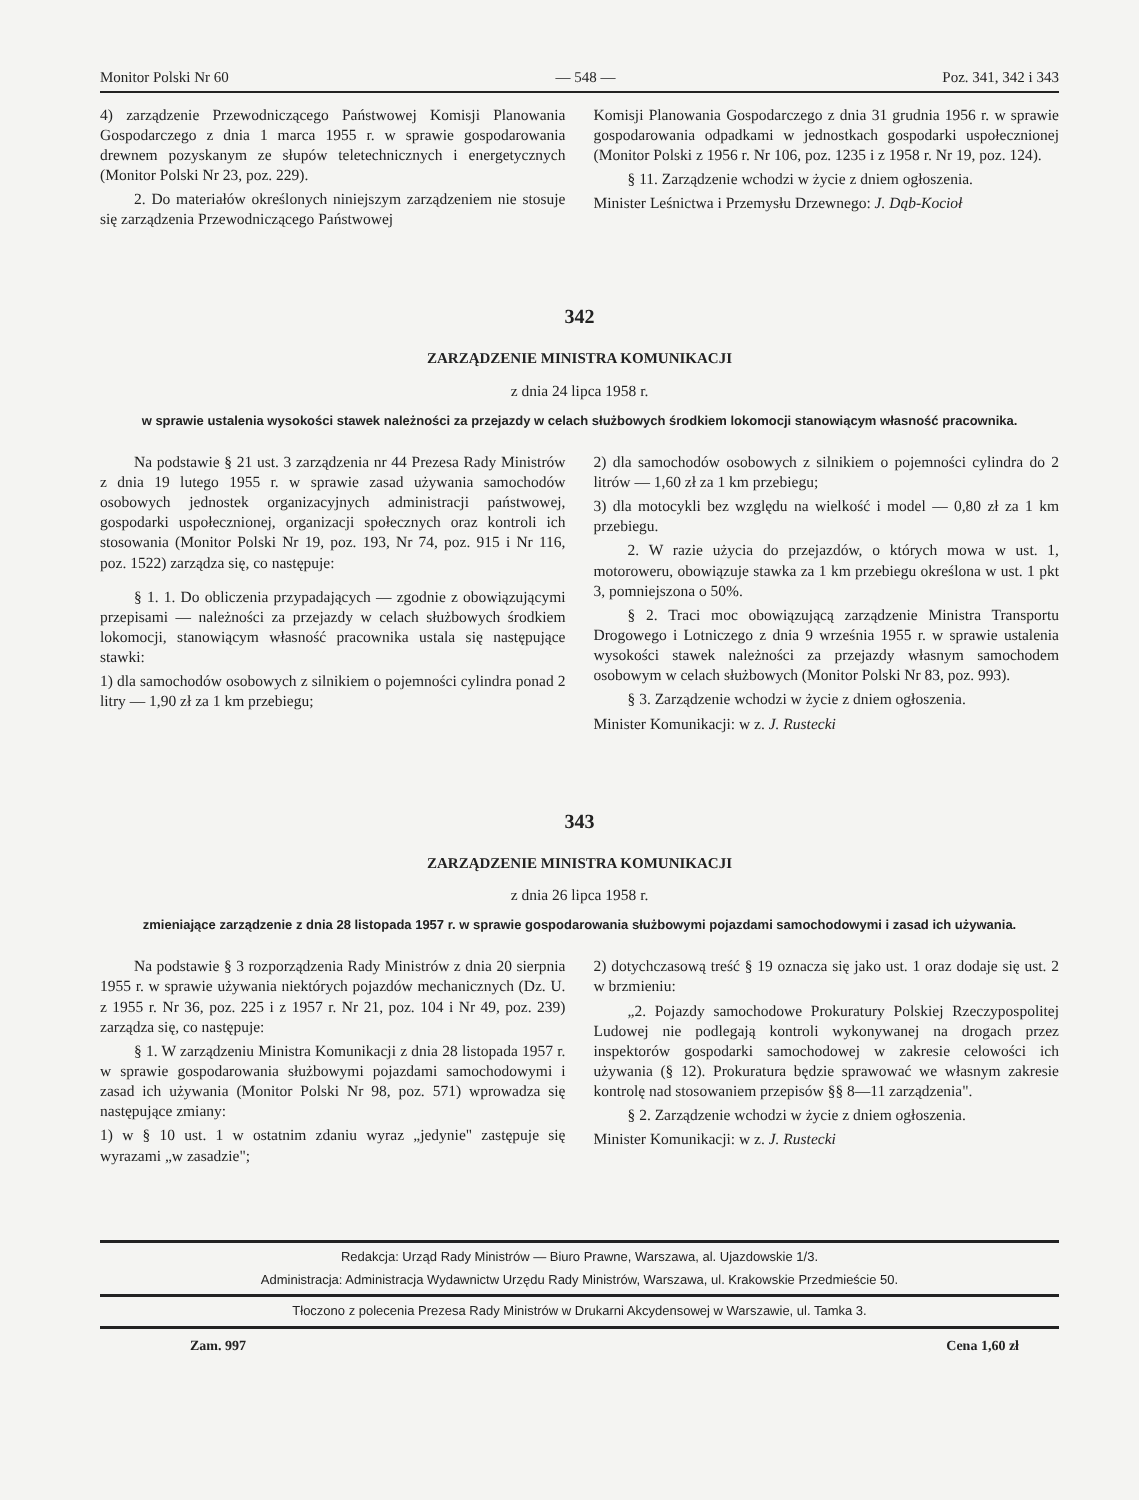Monitor Polski Nr 60 — 548 — Poz. 341, 342 i 343
4) zarządzenie Przewodniczącego Państwowej Komisji Planowania Gospodarczego z dnia 1 marca 1955 r. w sprawie gospodarowania drewnem pozyskanym ze słupów teletechnicznych i energetycznych (Monitor Polski Nr 23, poz. 229).
2. Do materiałów określonych niniejszym zarządzeniem nie stosuje się zarządzenia Przewodniczącego Państwowej
Komisji Planowania Gospodarczego z dnia 31 grudnia 1956 r. w sprawie gospodarowania odpadkami w jednostkach gospodarki uspołecznionej (Monitor Polski z 1956 r. Nr 106, poz. 1235 i z 1958 r. Nr 19, poz. 124).
§ 11. Zarządzenie wchodzi w życie z dniem ogłoszenia.
Minister Leśnictwa i Przemysłu Drzewnego: J. Dąb-Kocioł
342
ZARZĄDZENIE MINISTRA KOMUNIKACJI
z dnia 24 lipca 1958 r.
w sprawie ustalenia wysokości stawek należności za przejazdy w celach służbowych środkiem lokomocji stanowiącym własność pracownika.
Na podstawie § 21 ust. 3 zarządzenia nr 44 Prezesa Rady Ministrów z dnia 19 lutego 1955 r. w sprawie zasad używania samochodów osobowych jednostek organizacyjnych administracji państwowej, gospodarki uspołecznionej, organizacji społecznych oraz kontroli ich stosowania (Monitor Polski Nr 19, poz. 193, Nr 74, poz. 915 i Nr 116, poz. 1522) zarządza się, co następuje:
§ 1. 1. Do obliczenia przypadających — zgodnie z obowiązującymi przepisami — należności za przejazdy w celach służbowych środkiem lokomocji, stanowiącym własność pracownika ustala się następujące stawki:
1) dla samochodów osobowych z silnikiem o pojemności cylindra ponad 2 litry — 1,90 zł za 1 km przebiegu;
2) dla samochodów osobowych z silnikiem o pojemności cylindra do 2 litrów — 1,60 zł za 1 km przebiegu;
3) dla motocykli bez względu na wielkość i model — 0,80 zł za 1 km przebiegu.
2. W razie użycia do przejazdów, o których mowa w ust. 1, motoroweru, obowiązuje stawka za 1 km przebiegu określona w ust. 1 pkt 3, pomniejszona o 50%.
§ 2. Traci moc obowiązującą zarządzenie Ministra Transportu Drogowego i Lotniczego z dnia 9 września 1955 r. w sprawie ustalenia wysokości stawek należności za przejazdy własnym samochodem osobowym w celach służbowych (Monitor Polski Nr 83, poz. 993).
§ 3. Zarządzenie wchodzi w życie z dniem ogłoszenia.
Minister Komunikacji: w z. J. Rustecki
343
ZARZĄDZENIE MINISTRA KOMUNIKACJI
z dnia 26 lipca 1958 r.
zmieniające zarządzenie z dnia 28 listopada 1957 r. w sprawie gospodarowania służbowymi pojazdami samochodowymi i zasad ich używania.
Na podstawie § 3 rozporządzenia Rady Ministrów z dnia 20 sierpnia 1955 r. w sprawie używania niektórych pojazdów mechanicznych (Dz. U. z 1955 r. Nr 36, poz. 225 i z 1957 r. Nr 21, poz. 104 i Nr 49, poz. 239) zarządza się, co następuje:
§ 1. W zarządzeniu Ministra Komunikacji z dnia 28 listopada 1957 r. w sprawie gospodarowania służbowymi pojazdami samochodowymi i zasad ich używania (Monitor Polski Nr 98, poz. 571) wprowadza się następujące zmiany:
1) w § 10 ust. 1 w ostatnim zdaniu wyraz „jedynie" zastępuje się wyrazami „w zasadzie";
2) dotychczasową treść § 19 oznacza się jako ust. 1 oraz dodaje się ust. 2 w brzmieniu:
„2. Pojazdy samochodowe Prokuratury Polskiej Rzeczypospolitej Ludowej nie podlegają kontroli wykonywanej na drogach przez inspektorów gospodarki samochodowej w zakresie celowości ich używania (§ 12). Prokuratura będzie sprawować we własnym zakresie kontrolę nad stosowaniem przepisów §§ 8—11 zarządzenia".
§ 2. Zarządzenie wchodzi w życie z dniem ogłoszenia.
Minister Komunikacji: w z. J. Rustecki
Redakcja: Urząd Rady Ministrów — Biuro Prawne, Warszawa, al. Ujazdowskie 1/3.
Administracja: Administracja Wydawnictw Urzędu Rady Ministrów, Warszawa, ul. Krakowskie Przedmieście 50.
Tłoczono z polecenia Prezesa Rady Ministrów w Drukarni Akcydensowej w Warszawie, ul. Tamka 3.
Zam. 997 Cena 1,60 zł